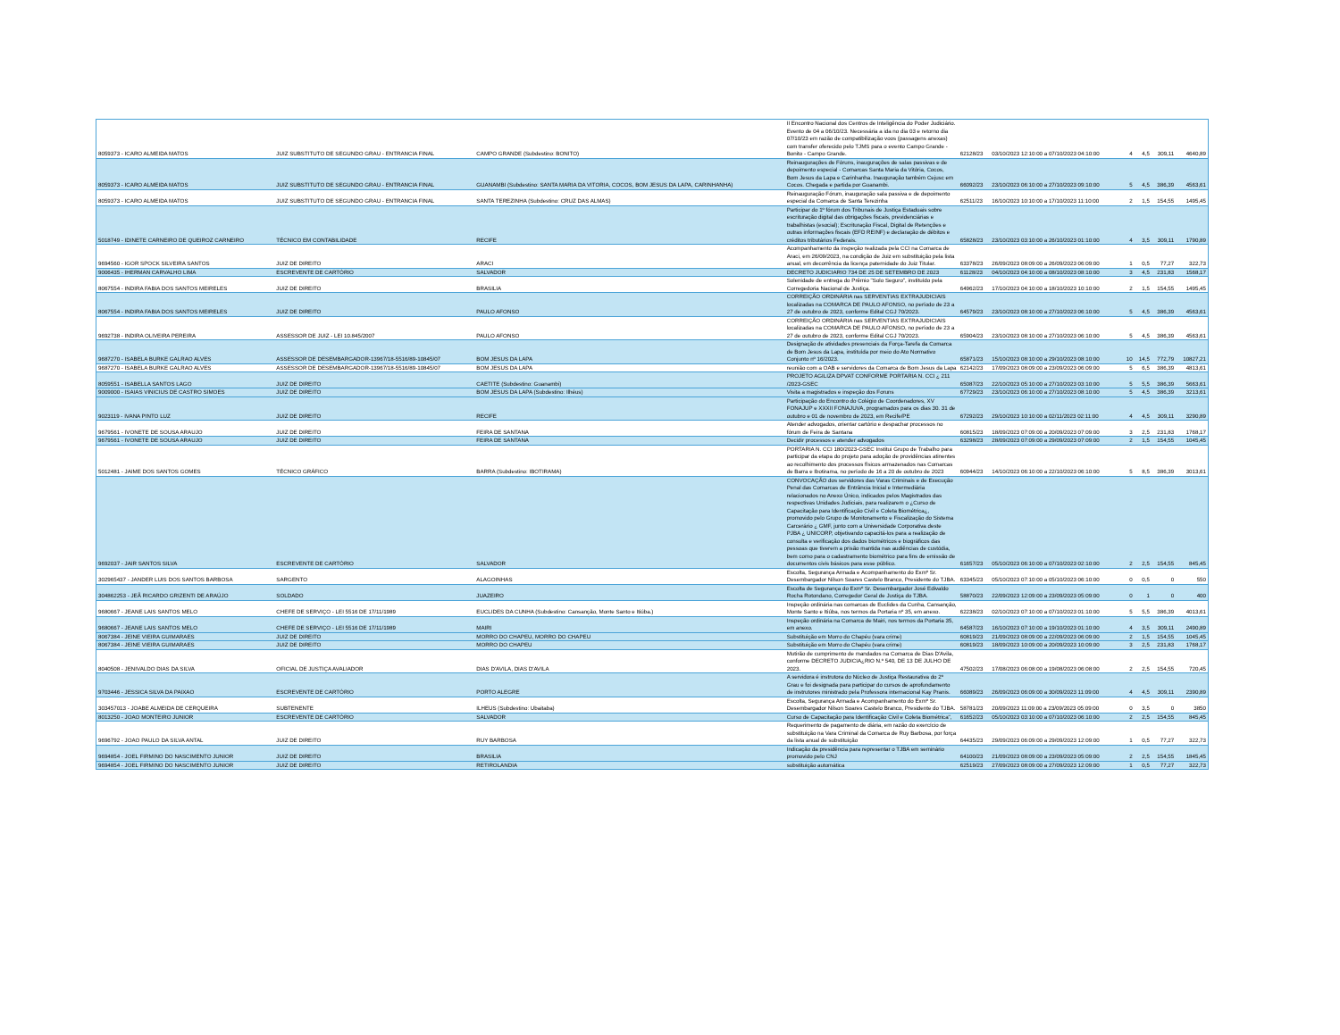| 8059373 - ICARO ALMEIDA MATOS | JUIZ SUBSTITUTO DE SEGUNDO GRAU - ENTRANCIA FINAL | CAMPO GRANDE (Subdestino: BONITO) | II Encontro Nacional dos Centros de Inteligência do Poder Judiciário. Evento de 04 a 06/10/23. Necessária a ida no dia 03 e retorno dia 07/10/23 em razão de compatibilização voos (passagens anexas) com transfer oferecido pelo TJMS para o evento Campo Grande - Bonito - Campo Grande. | 62128/23 | 03/10/2023 12:10:00 a 07/10/2023 04:10:00 | 4 | 4,5 | 309,11 | 4640,89 |
| 8059373 - ICARO ALMEIDA MATOS | JUIZ SUBSTITUTO DE SEGUNDO GRAU - ENTRANCIA FINAL | GUANAMBI (Subdestino: SANTA MARIA DA VITORIA, COCOS, BOM JESUS DA LAPA, CARINHANHA) | Reinaugurações de Fóruns, inaugurações de salas passivas e de depoimento especial - Comarcas Santa Maria da Vitória, Cocos, Bom Jesus da Lapa e Carinhanha. Inauguração também Cejusc em Cocos. Chegada e partida por Guanambi. | 66092/23 | 23/10/2023 06:10:00 a 27/10/2023 09:10:00 | 5 | 4,5 | 386,39 | 4563,61 |
| 8059373 - ICARO ALMEIDA MATOS | JUIZ SUBSTITUTO DE SEGUNDO GRAU - ENTRANCIA FINAL | SANTA TEREZINHA (Subdestino: CRUZ DAS ALMAS) | Reinauguração Fórum, inauguração sala passiva e de depoimento especial da Comarca de Santa Terezinha | 62511/23 | 16/10/2023 10:10:00 a 17/10/2023 11:10:00 | 2 | 1,5 | 154,55 | 1495,45 |
| 5018749 - IDINETE CARNEIRO DE QUEIROZ CARNEIRO | TÉCNICO EM CONTABILIDADE | RECIFE | Participar do 1º fórum dos Tribunais de Justiça Estaduais sobre escrituração digital das obrigações fiscais, previdenciárias e trabalhistas (esocial); Escrituração Fiscal, Digital de Retenções e outras informações fiscais (EFD REINF) e declaração de débitos e créditos tributários Federais. | 65828/23 | 23/10/2023 03:10:00 a 26/10/2023 01:10:00 | 4 | 3,5 | 309,11 | 1790,89 |
| 9694560 - IGOR SPOCK SILVEIRA SANTOS | JUIZ DE DIREITO | ARACI | Acompanhamento da inspeção realizada pela CCI na Comarca de Araci, em 26/09/2023, na condição de Juiz em substituição pela lista anual, em decorrência da licença paternidade do Juiz Titular. | 63378/23 | 26/09/2023 08:09:00 a 26/09/2023 06:09:00 | 1 | 0,5 | 77,27 | 322,73 |
| 9006435 - IHERMAN CARVALHO LIMA | ESCREVENTE DE CARTÓRIO | SALVADOR | DECRETO JUDICIARIO 734 DE 25 DE SETEMBRO DE 2023 | 61128/23 | 04/10/2023 04:10:00 a 08/10/2023 08:10:00 | 3 | 4,5 | 231,83 | 1568,17 |
| 8067554 - INDIRA FABIA DOS SANTOS MEIRELES | JUIZ DE DIREITO | BRASILIA | Solenidade de entrega do Prêmio "Solo Seguro", instituído pela Corregedoria Nacional de Justiça. | 64962/23 | 17/10/2023 04:10:00 a 18/10/2023 10:10:00 | 2 | 1,5 | 154,55 | 1495,45 |
| 8067554 - INDIRA FABIA DOS SANTOS MEIRELES | JUIZ DE DIREITO | PAULO AFONSO | CORREIÇÃO ORDINÁRIA nas SERVENTIAS EXTRAJUDICIAIS localizadas na COMARCA DE PAULO AFONSO, no período de 23 a 27 de outubro de 2023, conforme Edital CGJ 70/2023. | 64579/23 | 23/10/2023 08:10:00 a 27/10/2023 06:10:00 | 5 | 4,5 | 386,39 | 4563,61 |
| 9692738 - INDIRA OLIVEIRA PEREIRA | ASSESSOR DE JUIZ - LEI 10.845/2007 | PAULO AFONSO | CORREIÇÃO ORDINÁRIA nas SERVENTIAS EXTRAJUDICIAIS localizadas na COMARCA DE PAULO AFONSO, no período de 23 a 27 de outubro de 2023, conforme Edital CGJ 70/2023. | 65904/23 | 23/10/2023 08:10:00 a 27/10/2023 06:10:00 | 5 | 4,5 | 386,39 | 4563,61 |
| 9687270 - ISABELA BURKE GALRAO ALVES | ASSESSOR DE DESEMBARGADOR-13967/18-5516/89-10845/07 | BOM JESUS DA LAPA | Designação de atividades presenciais da Força-Tarefa da Comarca de Bom Jesus da Lapa, instituída por meio do Ato Normativo Conjunto nº 16/2023. | 65871/23 | 15/10/2023 08:10:00 a 29/10/2023 08:10:00 | 10 | 14,5 | 772,79 | 10827,21 |
| 9687270 - ISABELA BURKE GALRAO ALVES | ASSESSOR DE DESEMBARGADOR-13967/18-5516/89-10845/07 | BOM JESUS DA LAPA | reunião com a OAB e servidores da Comarca de Bom Jesus da Lapa | 62142/23 | 17/09/2023 08:09:00 a 23/09/2023 06:09:00 | 5 | 6,5 | 386,39 | 4813,61 |
| 8059551 - ISABELLA SANTOS LAGO | JUIZ DE DIREITO | CAETITE (Subdestino: Guanambi) | PROJETO AGILIZA DPVAT CONFORME PORTARIA N. CCI ¿ 211 /2023-GSEC | 65087/23 | 22/10/2023 05:10:00 a 27/10/2023 03:10:00 | 5 | 5,5 | 386,39 | 5663,61 |
| 9009000 - ISAIAS VINICIUS DE CASTRO SIMOES | JUIZ DE DIREITO | BOM JESUS DA LAPA (Subdestino: Ilhéus) | Visita a magistrados e inspeção dos Foruns | 67729/23 | 23/10/2023 06:10:00 a 27/10/2023 08:10:00 | 5 | 4,5 | 386,39 | 3213,61 |
| 9023119 - IVANA PINTO LUZ | JUIZ DE DIREITO | RECIFE | Participação do Encontro do Colégio de Coordenadores, XV FONAJUP e XXXII FONAJUVA, programados para os dias 30. 31 de outubro e 01 de novembro de 2023, em Recife/PE | 67292/23 | 29/10/2023 10:10:00 a 02/11/2023 02:11:00 | 4 | 4,5 | 309,11 | 3290,89 |
| 9679561 - IVONETE DE SOUSA ARAUJO | JUIZ DE DIREITO | FEIRA DE SANTANA | Atender advogados, orientar cartório e despachar processos no fórum de Feira de Santana | 60815/23 | 18/09/2023 07:09:00 a 20/09/2023 07:09:00 | 3 | 2,5 | 231,83 | 1768,17 |
| 9679561 - IVONETE DE SOUSA ARAUJO | JUIZ DE DIREITO | FEIRA DE SANTANA | Decidir processos e atender advogados | 63298/23 | 28/09/2023 07:09:00 a 29/09/2023 07:09:00 | 2 | 1,5 | 154,55 | 1045,45 |
| 5012481 - JAIME DOS SANTOS GOMES | TÉCNICO GRÁFICO | BARRA (Subdestino: IBOTIRAMA) | PORTARIA N. CCI 180/2023-GSEC Institui Grupo de Trabalho para participar da etapa do projeto para adoção de providências atinentes ao recolhimento dos processos físicos armazenados nas Comarcas de Barra e Ibotirama, no período de 16 a 20 de outubro de 2023 | 60944/23 | 14/10/2023 06:10:00 a 22/10/2023 06:10:00 | 5 | 8,5 | 386,39 | 3013,61 |
| 9692037 - JAIR SANTOS SILVA | ESCREVENTE DE CARTÓRIO | SALVADOR | CONVOCAÇÃO dos servidores das Varas Criminais e de Execução Penal das Comarcas de Entrância Inicial e Intermediária relacionados no Anexo Único, indicados pelos Magistrados das respectivas Unidades Judiciais, para realizarem o ¿Curso de Capacitação para Identificação Civil e Coleta Biométrica¿, promovido pelo Grupo de Monitoramento e Fiscalização do Sistema Carcerário ¿ GMF, junto com a Universidade Corporativa deste PJBA ¿ UNICORP, objetivando capacitá-los para a realização de consulta e verificação dos dados biométricos e biográficos das pessoas que tiverem a prisão mantida nas audiências de custódia, bem como para o cadastramento biométrico para fins de emissão de documentos civis básicos para esse público. | 61657/23 | 05/10/2023 06:10:00 a 07/10/2023 02:10:00 | 2 | 2,5 | 154,55 | 845,45 |
| 302965437 - JANDER LUIS DOS SANTOS BARBOSA | SARGENTO | ALAGOINHAS | Escolta, Segurança Armada e Acompanhamento do Exmº Sr. Desembargador Nilson Soares Castelo Branco, Presidente do TJBA. | 63345/23 | 05/10/2023 07:10:00 a 05/10/2023 06:10:00 | 0 | 0,5 | 0 | 550 |
| 304862253 - JEÃ RICARDO GRIZENTI DE ARAÚJO | SOLDADO | JUAZEIRO | Escolta de Segurança do Exmº Sr. Desembargador José Edivaldo Rocha Rotondano, Corregedor Geral de Justiça do TJBA. | 58870/23 | 22/09/2023 12:09:00 a 23/09/2023 05:09:00 | 0 | 1 | 0 | 400 |
| 9680667 - JEANE LAIS SANTOS MELO | CHEFE DE SERVIÇO - LEI 5516 DE 17/11/1989 | EUCLIDES DA CUNHA (Subdestino: Cansanção, Monte Santo e Itiúba.) | Inspeção ordinária nas comarcas de Euclides da Cunha, Cansanção, Monte Santo e Itiúba, nos termos da Portaria nº 35, em anexo. | 62238/23 | 02/10/2023 07:10:00 a 07/10/2023 01:10:00 | 5 | 5,5 | 386,39 | 4013,61 |
| 9680667 - JEANE LAIS SANTOS MELO | CHEFE DE SERVIÇO - LEI 5516 DE 17/11/1989 | MAIRI | Inspeção ordinária na Comarca de Mairi, nos termos da Portaria 35, em anexo. | 64587/23 | 16/10/2023 07:10:00 a 19/10/2023 01:10:00 | 4 | 3,5 | 309,11 | 2490,89 |
| 8067384 - JEINE VIEIRA GUIMARAES | JUIZ DE DIREITO | MORRO DO CHAPEU, MORRO DO CHAPEU | Substituição em Morro do Chapéu (vara crime) | 60819/23 | 21/09/2023 08:09:00 a 22/09/2023 06:09:00 | 2 | 1,5 | 154,55 | 1045,45 |
| 8067384 - JEINE VIEIRA GUIMARAES | JUIZ DE DIREITO | MORRO DO CHAPEU | Substituição em Morro do Chapéu (vara crime) | 60819/23 | 18/09/2023 10:09:00 a 20/09/2023 10:09:00 | 3 | 2,5 | 231,83 | 1768,17 |
| 8040508 - JENIVALDO DIAS DA SILVA | OFICIAL DE JUSTIÇA AVALIADOR | DIAS D'AVILA, DIAS D'AVILA | Mutirão de cumprimento de mandados na Comarca de Dias D'Avila, conforme DECRETO JUDICIA¿RIO N.º 540, DE 13 DE JULHO DE 2023. | 47502/23 | 17/08/2023 06:08:00 a 19/08/2023 06:08:00 | 2 | 2,5 | 154,55 | 720,45 |
| 9703446 - JESSICA SILVA DA PAIXAO | ESCREVENTE DE CARTÓRIO | PORTO ALEGRE | A servidora é instrutora do Núcleo de Justiça Restaurativa do 2º Grau e foi designada para participar do cursos de aprofundamento de instrutores ministrado pela Professora internacional Kay Pranis. | 66089/23 | 26/09/2023 06:09:00 a 30/09/2023 11:09:00 | 4 | 4,5 | 309,11 | 2390,89 |
| 303457013 - JOABE ALMEIDA DE CERQUEIRA | SUBTENENTE | ILHEUS (Subdestino: Ubaitaba) | Escolta, Segurança Armada e Acompanhamento do Exmº Sr. Desembargador Nilson Soares Castelo Branco, Presidente do TJBA. | 58781/23 | 20/09/2023 11:09:00 a 23/09/2023 05:09:00 | 0 | 3,5 | 0 | 3850 |
| 8013250 - JOAO MONTEIRO JUNIOR | ESCREVENTE DE CARTÓRIO | SALVADOR | Curso de Capacitação para Identificação Civil e Coleta Biométrica", | 61652/23 | 05/10/2023 03:10:00 a 07/10/2023 06:10:00 | 2 | 2,5 | 154,55 | 845,45 |
| 9696792 - JOAO PAULO DA SILVA ANTAL | JUIZ DE DIREITO | RUY BARBOSA | Requerimento de pagamento de diária, em razão do exercício de substituição na Vara Criminal da Comarca de Ruy Barbosa, por força da lista anual de substituição | 64435/23 | 29/09/2023 06:09:00 a 29/09/2023 12:09:00 | 1 | 0,5 | 77,27 | 322,73 |
| 9694854 - JOEL FIRMINO DO NASCIMENTO JUNIOR | JUIZ DE DIREITO | BRASILIA | Indicação da presidência para representar o TJBA em seminário promovido pelo CNJ | 64100/23 | 21/09/2023 08:09:00 a 23/09/2023 05:09:00 | 2 | 2,5 | 154,55 | 1845,45 |
| 9694854 - JOEL FIRMINO DO NASCIMENTO JUNIOR | JUIZ DE DIREITO | RETIROLANDIA | substituição automática | 62519/23 | 27/09/2023 08:09:00 a 27/09/2023 12:09:00 | 1 | 0,5 | 77,27 | 322,73 |